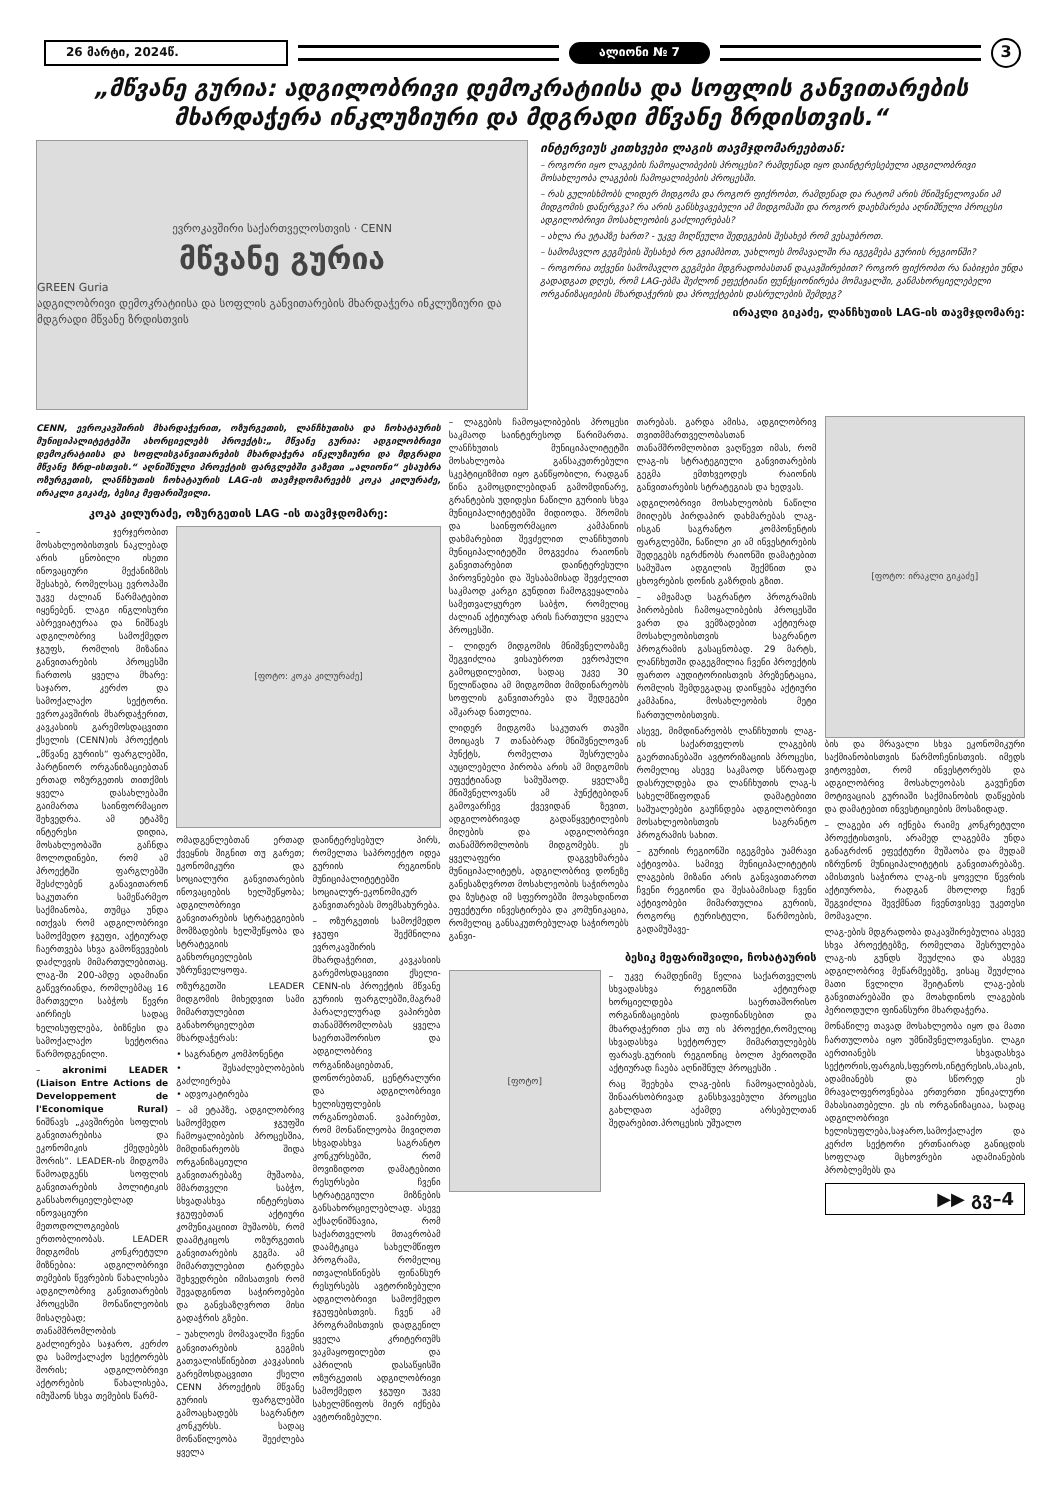26 მარტი, 2024წ. ალიონი № 7
3
„მწვანე გურია: ადგილობრივი დემოკრატიისა და სოფლის განვითარების მხარდაჭერა ინკლუზიური და მდგრადი მწვანე ზრდისთვის.“
ევროკავშირი საქართველოსთვის · CENN
მწვანე გურია
GREEN Guria
ადგილობრივი დემოკრატიისა და სოფლის განვითარების მხარდაჭერა ინკლუზიური და მდგრადი მწვანე ზრდისთვის
ინტერვიუს კითხვები ლაგის თავმჯდომარეებთან:
– როგორი იყო ლაგების ჩამოყალიბების პროცესი? რამდენად იყო დაინტერესებული ადგილობრივი მოსახლეობა ლაგების ჩამოყალიბების პროცესში.
– რას გულისხმობს ლიდერ მიდგომა და როგორ ფიქრობთ, რამდენად და რატომ არის მნიშვნელოვანი ამ მიდგომის დანერგვა? რა არის განსხვავებული ამ მიდგომაში და როგორ დაეხმარება აღნიშნული პროცესი ადგილობრივი მოსახლეობის გაძლიერებას?
– ახლა რა ეტაპზე ხართ? - უკვე მიღწეული შედეგების შესახებ რომ ვესაუბროთ.
– სამომავლო გეგმების შესახებ რო გვიამბოთ, უახლოეს მომავალში რა იგეგმება გურიის რეგიონში?
– როგორია თქვენი სამომავლო გეგმები მდგრადობასთან დაკავშირებით? როგორ ფიქრობთ რა ნაბიჯები უნდა გადადგათ დღეს, რომ LAG-ებმა შეძლონ ეფექტიანი ფუნქციონირება მომავალში, განმახორციელებელი ორგანიზაციების მხარდაჭერის და პროექტების დასრულების შემდეგ?
ირაკლი გიკაძე, ლანჩხუთის LAG-ის თავმჯდომარე:
CENN, ევროკავშირის მხარდაჭერით, ოზურგეთის, ლანჩხუთისა და ჩოხატაურის მუნიციპალიტეტებში ახორციელებს პროექტს:„ მწვანე გურია: ადგილობრივი დემოკრატიისა და სოფლისგანვითარების მხარდაჭერა ინკლუზიური და მდგრადი მწვანე ზრდ-ისთვის.“ აღნიშნული პროექტის ფარგლებში გაზეთი „ალიონი“ ესაუბრა ოზურგეთის, ლანჩხუთის ჩოხატაურის LAG-ის თავმჯდომარეებს კოკა კილურაძე, ირაკლი გიკაძე, ბესიკ მეფარიშვილი.
კოკა კილურაძე, ოზურგეთის LAG -ის თავმჯდომარე:
– ჯერჯერობით მოსახლეობისთვის ნაკლებად არის ცნობილი ისეთი ინოვაციური მექანიზმის შესახებ, რომელსაც ევროპაში უკვე ძალიან წარმატებით იყენებენ. ლაგი ინგლისური აბრევიატურაა და ნიშნავს ადგილობრივ სამოქმედო ჯგუფს, რომლის მიზანია განვითარების პროცესში ჩართოს ყველა მხარე: საჯარო, კერძო და სამოქალაქო სექტორი. ევროკავშირის მხარდაჭერით, კავკასიის გარემოსდაცვითი ქსელის (CENN)ის პროექტის „მწვანე გურიის“ ფარგლებში, პარტნიორ ორგანიზაციებთან ერთად ოზურგეთის თითქმის ყველა დასახლებაში გაიმართა საინფორმაციო შეხვედრა. ამ ეტაპზე ინტერესი დიდია, მოსახლეობაში გაჩნდა მოლოდინები, რომ ამ პროექტში ფარგლებში შესძლებენ განავითარონ საკუთარი სამეწარმეო საქმიანობა, თუმცა უნდა ითქვას რომ ადგილობრივი სამოქმედო ჯგუფი, აქტიურად ჩაერთვება სხვა გამოწვევების დაძლევის მიმართულებითაც. ლაგ-ში 200-ამდე ადამიანი გაწევრიანდა, რომლებმაც 16 მართველი საბჭოს წევრი აირჩიეს სადაც ხელისუფლება, ბიზნესი და სამოქალაქო სექტორია წარმოდგენილი.
– akronimi LEADER (Liaison Entre Actions de Developpement de l'Economique Rural) ნიშნავს „კავშირები სოფლის განვითარებისა და ეკონომიკის ქმედებებს შორის“. LEADER-ის მიდგომა წამოადგენს სოფლის განვითარების პოლიტიკის განსახორციელებლად ინოვაციური მეთოდოლოგიების ერთობლიობას. LEADER მიდგომის კონკრეტული მიზნებია: ადგილობრივი თემების წევრების წახალისება ადგილობრივ განვითარების პროცესში მონაწილეობის მისაღებად; თანამშრომლობის გაძლიერება საჯარო, კერძო და სამოქალაქო სექტორებს შორის; ადგილობრივი აქტორების წახალისება, იმუშაონ სხვა თემების წარმ-
[ფოტო: კოკა კილურაძე]
ომადგენლებთან ერთად ქვეყნის შიგნით თუ გარეთ; ეკონომიკური და სოციალური განვითარების ინოვაციების ხელშეწყობა; ადგილობრივი განვითარების სტრატეგიების მომზადების ხელშეწყობა და სტრატეგიის განხორციელების უზრუნველყოფა.
ოზურგეთში LEADER მიდგომის მიხედვით სამი მიმართულებით განახორციელებთ მხარდაჭერას:
• საგრანტო კომპონენტი
• შესაძლებლობების გაძლიერება
• ადვოკატირება
– ამ ეტაპზე, ადგილობრივ სამოქმედო ჯგუფში ჩამოყალიბების პროცესშია, მიმდინარეობს შიდა ორგანიზაციული განვითარებაზე მუშაობა, მმართველი საბჭო, სხვადასხვა ინტერესთა ჯგუფებთან აქტიური კომუნიკაციით მუშაობს, რომ დაამტკიცოს ოზურგეთის განვითარების გეგმა. ამ მიმართულებით ტარდება შეხვედრები იმისათვის რომ შევადგინოთ საჭიროებები და განვსაზღვროთ მისი გადაჭრის გზები.
– უახლოეს მომავალში ჩვენი განვითარების გეგმის გათვალისწინებით კავკასიის გარემოსდაცვითი ქსელი CENN პროექტის მწვანე გურიის ფარგლებში გამოაცხადებს საგრანტო კონკურსს. სადაც მონაწილეობა შეეძლება ყველა
დაინტერესებულ პირს, რომელთა საპროექტო იდეა გურიის რეგიონის მუნიციპალიტეტებში სოციალურ-ეკონომიკურ განვითარებას მოემსახურება.
– ოზურგეთის სამოქმედო ჯგუფი შექმნილია ევროკავშირის მხარდაჭერით, კავკასიის გარემოსდაცვითი ქსელი-CENN-ის პროექტის მწვანე გურიის ფარგლებში,მაგრამ პარალელურად ვაპირებთ თანამშრომლობას ყველა საერთაშორისო და ადგილობრივ ორგანიზაციებთან, დონორებთან, ცენტრალური და ადგილობრივი ხელისუფლების ორგანოებთან. ვაპირებთ, რომ მონაწილეობა მივიღოთ სხვადასხვა საგრანტო კონკურსებში, რომ მოვიზიდოთ დამატებითი რესურსები ჩვენი სტრატეგიული მიზნების განსახორციელებლად. ასევე აქსაღნიშნავია, რომ საქართველოს მთავრობამ დაამტკიცა სახელმწიფო პროგრამა, რომელიც ითვალისწინებს ფინანსურ რესურსებს ავტორიზებული ადგილობრივი სამოქმედო ჯგუფებისთვის. ჩვენ ამ პროგრამისთვის დადგენილ ყველა კრიტერიუმს ვაკმაყოფილებთ და აპრილის დასაწყისში ოზურგეთის ადგილობრივი სამოქმედო ჯგუფი უკვე სახელმწიფოს მიერ იქნება ავტორიზებული.
– ლაგების ჩამოყალიბების პროცესი საკმაოდ საინტერესოდ წარიმართა. ლანჩხუთის მუნიციპალიტეტში მოსახლეობა განსაკუთრებული სკეპტიციზმით იყო განწყობილი, რადგან წინა გამოცდილებიდან გამომდინარე, გრანტების უდიდესი ნაწილი გურიის სხვა მუნიციპალიტეტებში მიდიოდა. შრომის და საინფორმაციო კამპანიის დახმარებით შევძელით ლანჩხუთის მუნიციპალიტეტში მოგვეძია რაიონის განვითარებით დაინტერესული პიროვნებები და შესაბამისად შევძელით საკმაოდ კარგი გუნდით ჩამოგვეყალიბა სამეთვალყურეო საბჭო, რომელიც ძალიან აქტიურად არის ჩართული ყველა პროცესში.
– ლიდერ მიდგომის მნიშვნელობაზე შეგვიძლია ვისაუბროთ ევროპული გამოცდილებით, სადაც უკვე 30 წელიწადია ამ მიდგომით მიმდინარეობს სოფლის განვითარება და შედეგები აშკარად ნათელია.
ლიდერ მიდგომა საკუთარ თავში მოიცავს 7 თანაბრად მნიშვნელოვან პუნქტს, რომელთა შესრულება აუცილებელი პირობა არის ამ მიდგომის ეფექტიანად სამუშაოდ. ყველაზე მნიშვნელოვანს ამ პუნქტებიდან გამოვარჩევ ქვევიდან ზევით, ადგილობრივად გადაწყვეტილების მიღების და ადგილობრივი თანამშრომლობის მიდგომებს. ეს ყველაფერი დაგვეხმარება მუნიციპალიტეტს, ადგილობრივ დონეზე განესაზღვროთ მოსახლეობის საჭიროება და ზუსტად იმ სფეროებში მოვახდინოთ ეფექტური ინვესტირება და კომუნიკაცია, რომელიც განსაკუთრებულად საჭიროებს განვი-
თარებას. გარდა ამისა, ადგილობრივ თვითმმართველობასთან თანამშრომლობით ვაღწევთ იმას, რომ ლაგ-ის სტრატეგიული განვითარების გეგმა ემთხვეოდეს რაიონის განვითარების სტრატეგიას და ხედვას.
ადგილობრივი მოსახლეობის ნაწილი მიიღებს პირდაპირ დახმარებას ლაგ-ისგან საგრანტო კომპონენტის ფარგლებში, ნაწილი კი ამ ინვესტირების შედეგებს იგრძნობს რაიონში დამატებით სამუშაო ადგილის შექმნით და ცხოვრების დონის გაზრდის გზით.
– ამჟამად საგრანტო პროგრამის პირობების ჩამოყალიბების პროცესში ვართ და ვემზადებით აქტიურად მოსახლეობისთვის საგრანტო პროგრამის გასაცნობად. 29 მარტს, ლანჩხუთში დაგეგმილია ჩვენი პროექტის ფართო აუდიტორიისთვის პრეზენტაცია, რომლის შემდეგადაც დაიწყება აქტიური კამპანია, მოსახლეობის მეტი ჩართულობისთვის.
ასევე, მიმდინარეობს ლანჩხუთის ლაგ- ის საქართველოს ლაგების გაერთიანებაში ავტორიზაციის პროცესი, რომელიც ასევე საკმაოდ სწრაფად დასრულდება და ლანჩხუთის ლაგ-ს სახელმწიფოდან დამატებითი საშუალებები გაუჩნდება ადგილობრივი მოსახლეობისთვის საგრანტო პროგრამის სახით.
– გურიის რეგიონში იგეგმება უამრავი აქტივობა. სამივე მუნიციპალიტეტის ლაგების მიზანი არის განვავითაროთ ჩვენი რეგიონი და შესაბამისად ჩვენი აქტივობები მიმართულია გურიის, როგორც ტურისტული, წარმოების, გადამუშავე-
ბესიკ მეფარიშვილი, ჩოხატაურის
[ფოტო]
– უკვე რამდენიმე წელია საქართველოს სხვადასხვა რეგიონში აქტიურად ხორციელდება საერთაშორისო ორგანიზაციების დაფინანსებით და მხარდაჭერით ესა თუ ის პროექტი,რომელიც სხვადასხვა სექტორულ მიმართულებებს ფარავს.გურიის რეგიონიც ბოლო პერიოდში აქტიურად ჩაება აღნიშნულ პროცესში .
რაც შეეხება ლაგ-ების ჩამოყალიბებას, შინაარსობრივად განსხვავებული პროცესი გახლდათ აქამდე არსებულთან შედარებით.პროცესის უშუალო
[ფოტო: ირაკლი გიკაძე]
ბის და მრავალი სხვა ეკონომიკური საქმიანობისთვის წარმოჩენისთვის. იმედს ვიტოვებთ, რომ ინვესტორებს და ადგილობრივ მოსახლეობას გავუჩენთ მოტივაციას გურიაში საქმიანობის დაწყების და დამატებით ინვესტიციების მოსაზიდად.
– ლაგები არ იქნება რაიმე კონკრეტული პროექტისთვის, არამედ ლაგებმა უნდა განაგრძონ ეფექტური მუშაობა და მუდამ იზრუნონ მუნიციპალიტეტის განვითარებაზე. ამისთვის საჭიროა ლაგ-ის ყოველი წევრის აქტიურობა, რადგან მხოლოდ ჩვენ შეგვიძლია შევქმნათ ჩვენთვისვე უკეთესი მომავალი.
ლაგ-ების მდგრადობა დაკავშირებულია ასევე სხვა პროექტებზე, რომელთა შესრულება ლაგ-ის გუნდს შეუძლია და ასევე ადგილობრივ მეწარმეებზე, ვისაც შეუძლია მათი წვლილი შეიტანოს ლაგ-ების განვითარებაში და მოახდინოს ლაგების პერიოდული ფინანსური მხარდაჭერა.
მონაწილე თავად მოსახლეობა იყო და მათი ჩართულობა იყო უმნიშვნელოვანესი. ლაგი აერთიანებს სხვადასხვა სექტორის,ფარგის,სფეროს,ინტერესის,ასაკის, ადამიანებს და სწორედ ეს მრავალფეროვნებაა ერთერთი უნიკალური მახასიათებელი. ეს ის ორგანიზაციაა, სადაც ადგილობრივი ხელისუფლება,საჯარო,სამოქალაქო და კერძო სექტორი ერთნაირად განიცდის სოფლად მცხოვრები ადამიანების პრობლემებს და
▶▶ გვ–4